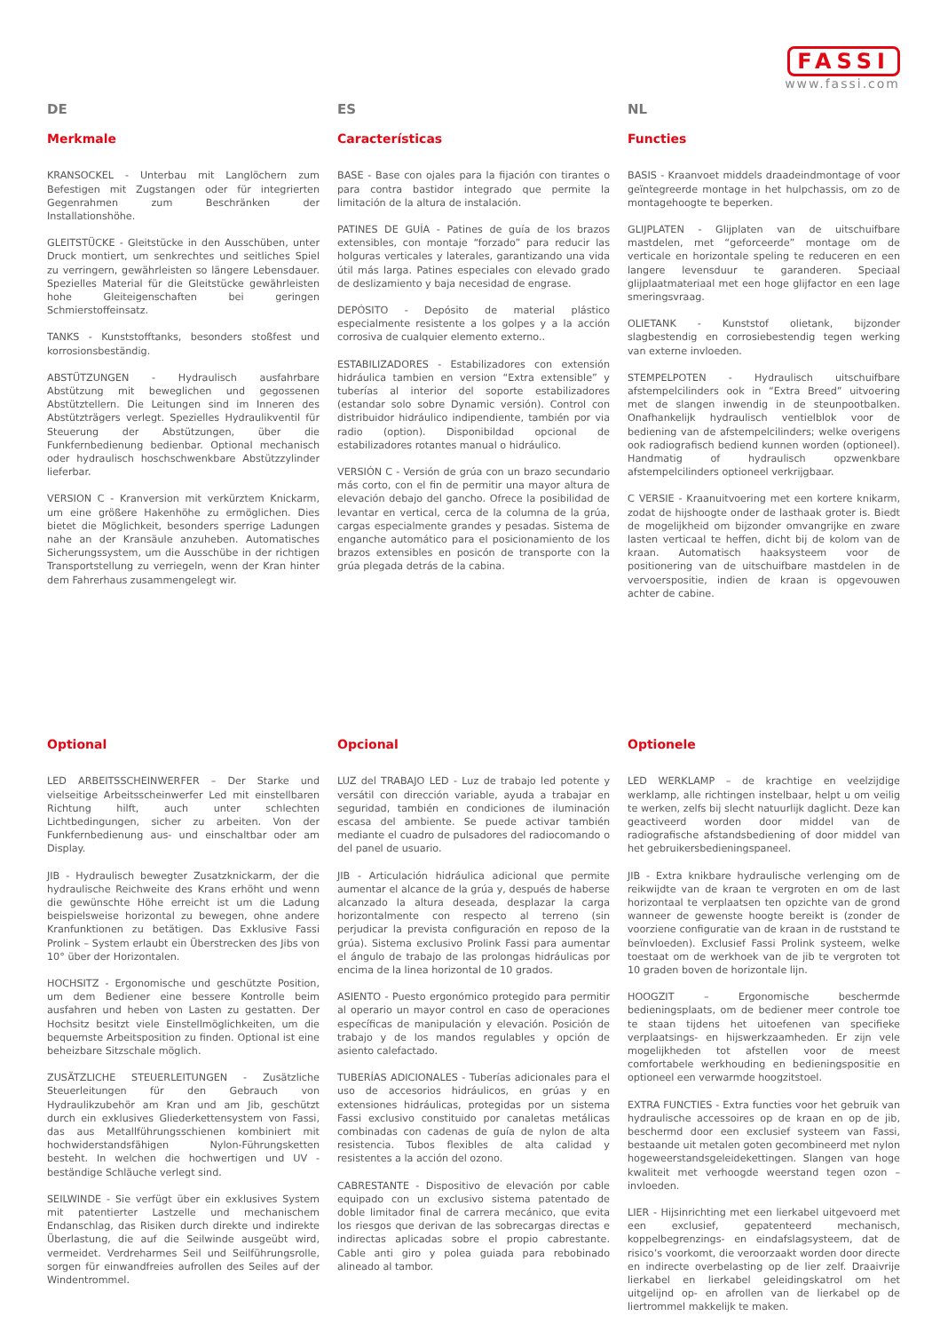FASSI
www.fassi.com
DE
Merkmale
KRANSOCKEL - Unterbau mit Langlöchern zum Befestigen mit Zugstangen oder für integrierten Gegenrahmen zum Beschränken der Installationshöhe.
GLEITSTÜCKE - Gleitstücke in den Ausschüben, unter Druck montiert, um senkrechtes und seitliches Spiel zu verringern, gewährleisten so längere Lebensdauer. Spezielles Material für die Gleitstücke gewährleisten hohe Gleiteigenschaften bei geringen Schmierstoffeinsatz.
TANKS - Kunststofftanks, besonders stoßfest und korrosionsbeständig.
ABSTÜTZUNGEN - Hydraulisch ausfahrbare Abstützung mit beweglichen und gegossenen Abstütztellern. Die Leitungen sind im Inneren des Abstützträgers verlegt. Spezielles Hydraulikventil für Steuerung der Abstützungen, über die Funkfernbedienung bedienbar. Optional mechanisch oder hydraulisch hoschschwenkbare Abstützzylinder lieferbar.
VERSION C - Kranversion mit verkürztem Knickarm, um eine größere Hakenhöhe zu ermöglichen. Dies bietet die Möglichkeit, besonders sperrige Ladungen nahe an der Kransäule anzuheben. Automatisches Sicherungssystem, um die Ausschübe in der richtigen Transportstellung zu verriegeln, wenn der Kran hinter dem Fahrerhaus zusammengelegt wir.
ES
Características
BASE - Base con ojales para la fijación con tirantes o para contra bastidor integrado que permite la limitación de la altura de instalación.
PATINES DE GUÍA - Patines de guía de los brazos extensibles, con montaje “forzado” para reducir las holguras verticales y laterales, garantizando una vida útil más larga. Patines especiales con elevado grado de deslizamiento y baja necesidad de engrase.
DEPÓSITO - Depósito de material plástico especialmente resistente a los golpes y a la acción corrosiva de cualquier elemento externo..
ESTABILIZADORES - Estabilizadores con extensión hidráulica tambien en version “Extra extensible” y tuberías al interior del soporte estabilizadores (estandar solo sobre Dynamic versión). Control con distribuidor hidráulico indipendiente, también por via radio (option). Disponibildad opcional de estabilizadores rotantes manual o hidráulico.
VERSIÓN C - Versión de grúa con un brazo secundario más corto, con el fin de permitir una mayor altura de elevación debajo del gancho. Ofrece la posibilidad de levantar en vertical, cerca de la columna de la grúa, cargas especialmente grandes y pesadas. Sistema de enganche automático para el posicionamiento de los brazos extensibles en posicón de transporte con la grúa plegada detrás de la cabina.
NL
Functies
BASIS - Kraanvoet middels draadeindmontage of voor geïntegreerde montage in het hulpchassis, om zo de montagehoogte te beperken.
GLIJPLATEN - Glijplaten van de uitschuifbare mastdelen, met “geforceerde” montage om de verticale en horizontale speling te reduceren en een langere levensduur te garanderen. Speciaal glijplaatmateriaal met een hoge glijfactor en een lage smeringsvraag.
OLIETANK - Kunststof olietank, bijzonder slagbestendig en corrosiebestendig tegen werking van externe invloeden.
STEMPELPOTEN - Hydraulisch uitschuifbare afstempelcilinders ook in “Extra Breed” uitvoering met de slangen inwendig in de steunpootbalken. Onafhankelijk hydraulisch ventielblok voor de bediening van de afstempelcilinders; welke overigens ook radiografisch bediend kunnen worden (optioneel). Handmatig of hydraulisch opzwenkbare afstempelcilinders optioneel verkrijgbaar.
C VERSIE - Kraanuitvoering met een kortere knikarm, zodat de hijshoogte onder de lasthaak groter is. Biedt de mogelijkheid om bijzonder omvangrijke en zware lasten verticaal te heffen, dicht bij de kolom van de kraan. Automatisch haaksysteem voor de positionering van de uitschuifbare mastdelen in de vervoerspositie, indien de kraan is opgevouwen achter de cabine.
Optional
LED ARBEITSSCHEINWERFER – Der Starke und vielseitige Arbeitsscheinwerfer Led mit einstellbaren Richtung hilft, auch unter schlechten Lichtbedingungen, sicher zu arbeiten. Von der Funkfernbedienung aus- und einschaltbar oder am Display.
JIB - Hydraulisch bewegter Zusatzknickarm, der die hydraulische Reichweite des Krans erhöht und wenn die gewünschte Höhe erreicht ist um die Ladung beispielsweise horizontal zu bewegen, ohne andere Kranfunktionen zu betätigen. Das Exklusive Fassi Prolink – System erlaubt ein Überstrecken des Jibs von 10° über der Horizontalen.
HOCHSITZ - Ergonomische und geschützte Position, um dem Bediener eine bessere Kontrolle beim ausfahren und heben von Lasten zu gestatten. Der Hochsitz besitzt viele Einstellmöglichkeiten, um die bequemste Arbeitsposition zu finden. Optional ist eine beheizbare Sitzschale möglich.
ZUSÄTZLICHE STEUERLEITUNGEN - Zusätzliche Steuerleitungen für den Gebrauch von Hydraulikzubehör am Kran und am Jib, geschützt durch ein exklusives Gliederkettensystem von Fassi, das aus Metallführungsschienen kombiniert mit hochwiderstandsfähigen Nylon-Führungsketten besteht. In welchen die hochwertigen und UV - beständige Schläuche verlegt sind.
SEILWINDE - Sie verfügt über ein exklusives System mit patentierter Lastzelle und mechanischem Endanschlag, das Risiken durch direkte und indirekte Überlastung, die auf die Seilwinde ausgeübt wird, vermeidet. Verdreharmes Seil und Seilführungsrolle, sorgen für einwandfreies aufrollen des Seiles auf der Windentrommel.
Opcional
LUZ del TRABAJO LED - Luz de trabajo led potente y versátil con dirección variable, ayuda a trabajar en seguridad, también en condiciones de iluminación escasa del ambiente. Se puede activar también mediante el cuadro de pulsadores del radiocomando o del panel de usuario.
JIB - Articulación hidráulica adicional que permite aumentar el alcance de la grúa y, después de haberse alcanzado la altura deseada, desplazar la carga horizontalmente con respecto al terreno (sin perjudicar la prevista configuración en reposo de la grúa). Sistema exclusivo Prolink Fassi para aumentar el ángulo de trabajo de las prolongas hidráulicas por encima de la linea horizontal de 10 grados.
ASIENTO - Puesto ergonómico protegido para permitir al operario un mayor control en caso de operaciones específicas de manipulación y elevación. Posición de trabajo y de los mandos regulables y opción de asiento calefactado.
TUBERÍAS ADICIONALES - Tuberías adicionales para el uso de accesorios hidráulicos, en grúas y en extensiones hidráulicas, protegidas por un sistema Fassi exclusivo constituido por canaletas metálicas combinadas con cadenas de guía de nylon de alta resistencia. Tubos flexibles de alta calidad y resistentes a la acción del ozono.
CABRESTANTE - Dispositivo de elevación por cable equipado con un exclusivo sistema patentado de doble limitador final de carrera mecánico, que evita los riesgos que derivan de las sobrecargas directas e indirectas aplicadas sobre el propio cabrestante. Cable anti giro y polea guiada para rebobinado alineado al tambor.
Optionele
LED WERKLAMP – de krachtige en veelzijdige werklamp, alle richtingen instelbaar, helpt u om veilig te werken, zelfs bij slecht natuurlijk daglicht. Deze kan geactiveerd worden door middel van de radiografische afstandsbediening of door middel van het gebruikersbedieningspaneel.
JIB - Extra knikbare hydraulische verlenging om de reikwijdte van de kraan te vergroten en om de last horizontaal te verplaatsen ten opzichte van de grond wanneer de gewenste hoogte bereikt is (zonder de voorziene configuratie van de kraan in de ruststand te beïnvloeden). Exclusief Fassi Prolink systeem, welke toestaat om de werkhoek van de jib te vergroten tot 10 graden boven de horizontale lijn.
HOOGZIT – Ergonomische beschermde bedieningsplaats, om de bediener meer controle toe te staan tijdens het uitoefenen van specifieke verplaatsings- en hijswerkzaamheden. Er zijn vele mogelijkheden tot afstellen voor de meest comfortabele werkhouding en bedieningspositie en optioneel een verwarmde hoogzitstoel.
EXTRA FUNCTIES - Extra functies voor het gebruik van hydraulische accessoires op de kraan en op de jib, beschermd door een exclusief systeem van Fassi, bestaande uit metalen goten gecombineerd met nylon hogeweerstandsgeleidekettingen. Slangen van hoge kwaliteit met verhoogde weerstand tegen ozon – invloeden.
LIER - Hijsinrichting met een lierkabel uitgevoerd met een exclusief, gepatenteerd mechanisch, koppelbegrenzings- en eindafslagsysteem, dat de risico’s voorkomt, die veroorzaakt worden door directe en indirecte overbelasting op de lier zelf. Draaivrije lierkabel en lierkabel geleidingskatrol om het uitgelijnd op- en afrollen van de lierkabel op de liertrommel makkelijk te maken.